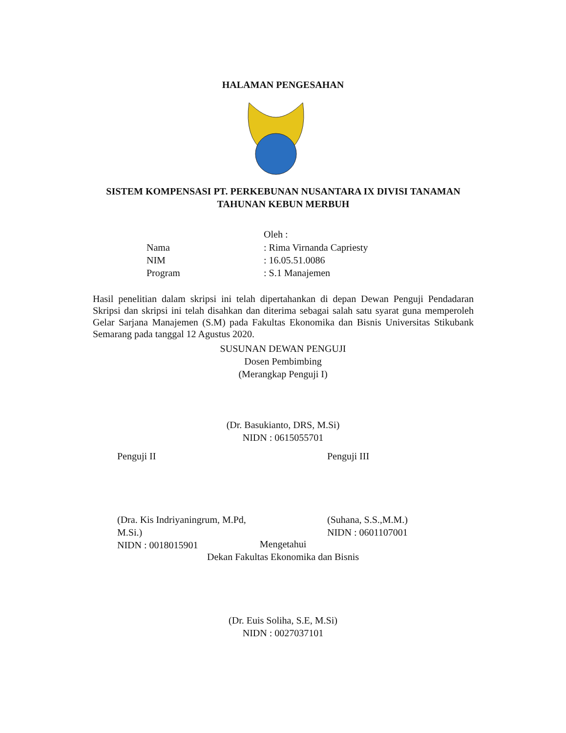HALAMAN PENGESAHAN
SISTEM KOMPENSASI PT. PERKEBUNAN NUSANTARA IX DIVISI TANAMAN
TAHUNAN KEBUN MERBUH
Oleh :
Nama: Rima Virnanda Capriesty
NIM: 16.05.51.0086
Program: S.1 Manajemen
Hasil penelitian dalam skripsi ini telah dipertahankan di depan Dewan Penguji Pendadaran Skripsi dan skripsi ini telah disahkan dan diterima sebagai salah satu syarat guna memperoleh Gelar Sarjana Manajemen (S.M) pada Fakultas Ekonomika dan Bisnis Universitas Stikubank Semarang pada tanggal 12 Agustus 2020.
SUSUNAN DEWAN PENGUJI
Dosen Pembimbing
(Merangkap Penguji I)
(Dr. Basukianto, DRS, M.Si)
NIDN : 0615055701
Penguji II
(Dra. Kis Indriyaningrum, M.Pd, M.Si.)
NIDN : 0018015901
Penguji III
(Suhana, S.S.,M.M.)
NIDN : 0601107001
Mengetahui
Dekan Fakultas Ekonomika dan Bisnis
(Dr. Euis Soliha, S.E, M.Si)
NIDN : 0027037101